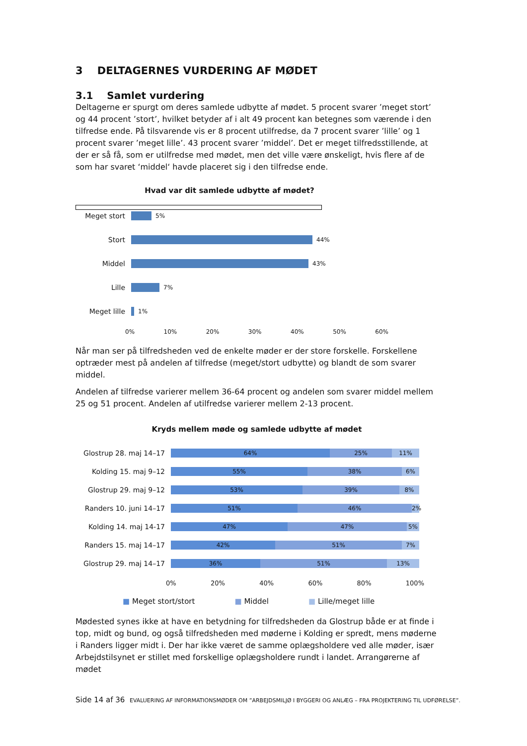3 DELTAGERNES VURDERING AF MØDET
3.1 Samlet vurdering
Deltagerne er spurgt om deres samlede udbytte af mødet. 5 procent svarer ’meget stort’ og 44 procent ’stort’, hvilket betyder af i alt 49 procent kan betegnes som værende i den tilfredse ende. På tilsvarende vis er 8 procent utilfredse, da 7 procent svarer ’lille’ og 1 procent svarer ’meget lille’. 43 procent svarer ’middel’. Det er meget tilfredsstillende, at der er så få, som er utilfredse med mødet, men det ville være ønskeligt, hvis flere af de som har svaret ‘middel‘ havde placeret sig i den tilfredse ende.
Hvad var dit samlede udbytte af mødet?
Meget stort
5%
Stort
44%
Middel
43%
Lille
7%
Meget lille
1%
0% 10% 20% 30% 40% 50% 60%
Når man ser på tilfredsheden ved de enkelte møder er der store forskelle. Forskellene optræder mest på andelen af tilfredse (meget/stort udbytte) og blandt de som svarer middel.
Andelen af tilfredse varierer mellem 36-64 procent og andelen som svarer middel mellem 25 og 51 procent. Andelen af utilfredse varierer mellem 2-13 procent.
Kryds mellem møde og samlede udbytte af mødet
Glostrup 28. maj 14–17
64% 25% 11%
Kolding 15. maj 9–12
55% 38% 6%
Glostrup 29. maj 9–12
53% 39% 8%
Randers 10. juni 14–17
51% 46% 2%
Kolding 14. maj 14-17
47% 47% 5%
Randers 15. maj 14–17
42% 51% 7%
Glostrup 29. maj 14–17
36% 51% 13%
0% 20% 40% 60% 80% 100%
■ Meget stort/stort ■ Middel ■ Lille/meget lille
Mødested synes ikke at have en betydning for tilfredsheden da Glostrup både er at finde i top, midt og bund, og også tilfredsheden med møderne i Kolding er spredt, mens møderne i Randers ligger midt i. Der har ikke været de samme oplægsholdere ved alle møder, især Arbejdstilsynet er stillet med forskellige oplægsholdere rundt i landet. Arrangørerne af mødet
Side 14 af 36 EVALUERING AF INFORMATIONSMØDER OM ”ARBEJDSMILJØ I BYGGERI OG ANLÆG – FRA PROJEKTERING TIL UDFØRELSE”.